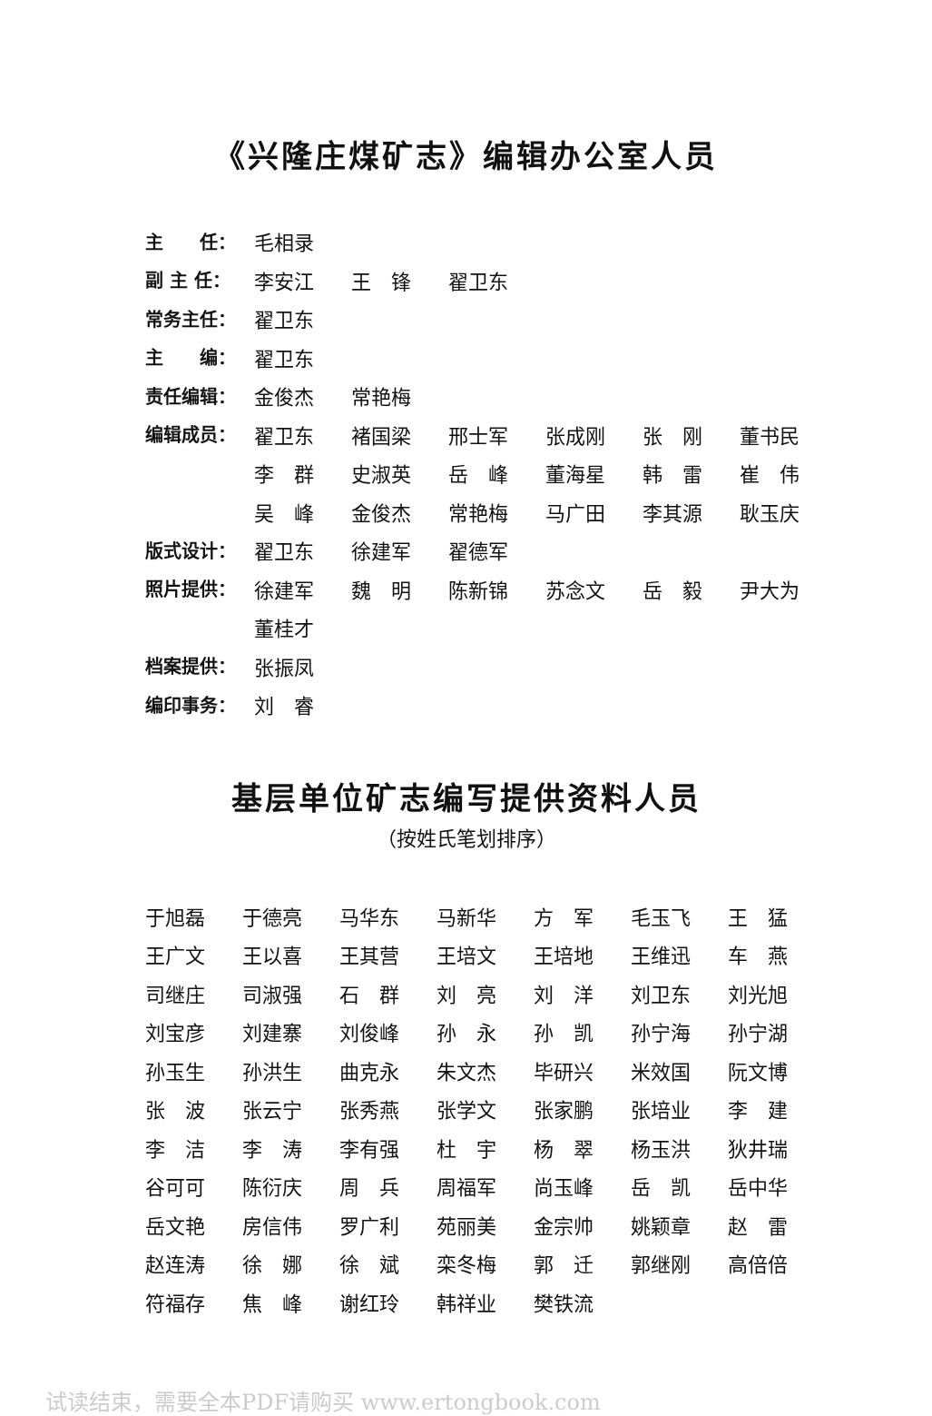《兴隆庄煤矿志》编辑办公室人员
| 主 任： | 毛相录 | | | | | |
| 副 主 任： | 李安江 | 王 锋 | 翟卫东 | | | |
| 常务主任： | 翟卫东 | | | | | |
| 主 编： | 翟卫东 | | | | | |
| 责任编辑： | 金俊杰 | 常艳梅 | | | | |
| 编辑成员： | 翟卫东 | 褚国梁 | 邢士军 | 张成刚 | 张 刚 | 董书民 |
| | 李 群 | 史淑英 | 岳 峰 | 董海星 | 韩 雷 | 崔 伟 |
| | 吴 峰 | 金俊杰 | 常艳梅 | 马广田 | 李其源 | 耿玉庆 |
| 版式设计： | 翟卫东 | 徐建军 | 翟德军 | | | |
| 照片提供： | 徐建军 | 魏 明 | 陈新锦 | 苏念文 | 岳 毅 | 尹大为 |
| | 董桂才 | | | | | |
| 档案提供： | 张振凤 | | | | | |
| 编印事务： | 刘 睿 | | | | | |
基层单位矿志编写提供资料人员
（按姓氏笔划排序）
| 于旭磊 | 于德亮 | 马华东 | 马新华 | 方 军 | 毛玉飞 | 王 猛 |
| 王广文 | 王以喜 | 王其营 | 王培文 | 王培地 | 王维迅 | 车 燕 |
| 司继庄 | 司淑强 | 石 群 | 刘 亮 | 刘 洋 | 刘卫东 | 刘光旭 |
| 刘宝彦 | 刘建寨 | 刘俊峰 | 孙 永 | 孙 凯 | 孙宁海 | 孙宁湖 |
| 孙玉生 | 孙洪生 | 曲克永 | 朱文杰 | 毕研兴 | 米效国 | 阮文博 |
| 张 波 | 张云宁 | 张秀燕 | 张学文 | 张家鹏 | 张培业 | 李 建 |
| 李 洁 | 李 涛 | 李有强 | 杜 宇 | 杨 翠 | 杨玉洪 | 狄井瑞 |
| 谷可可 | 陈衍庆 | 周 兵 | 周福军 | 尚玉峰 | 岳 凯 | 岳中华 |
| 岳文艳 | 房信伟 | 罗广利 | 苑丽美 | 金宗帅 | 姚颖章 | 赵 雷 |
| 赵连涛 | 徐 娜 | 徐 斌 | 栾冬梅 | 郭 迁 | 郭继刚 | 高倍倍 |
| 符福存 | 焦 峰 | 谢红玲 | 韩祥业 | 樊铁流 | | |
试读结束，需要全本PDF请购买 www.ertongbook.com